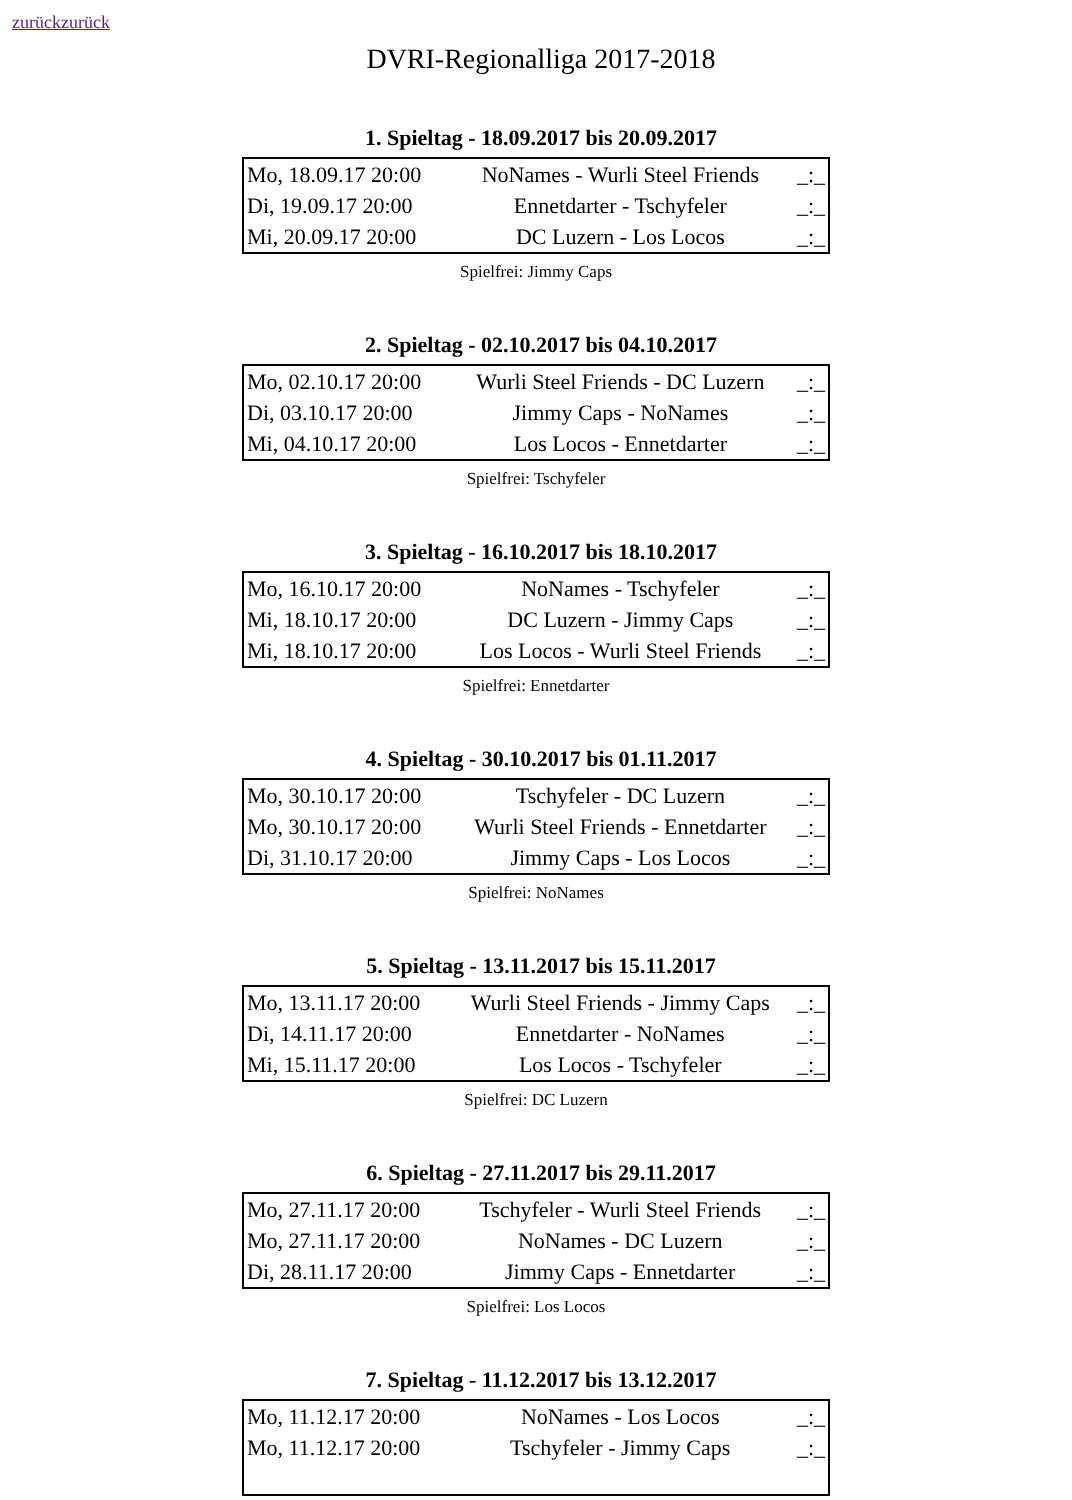zurückzurück
DVRI-Regionalliga 2017-2018
1. Spieltag - 18.09.2017 bis 20.09.2017
| Mo, 18.09.17 20:00 | NoNames - Wurli Steel Friends | _:_ |
| Di, 19.09.17 20:00 | Ennetdarter - Tschyfeler | _:_ |
| Mi, 20.09.17 20:00 | DC Luzern - Los Locos | _:_ |
Spielfrei: Jimmy Caps
2. Spieltag - 02.10.2017 bis 04.10.2017
| Mo, 02.10.17 20:00 | Wurli Steel Friends - DC Luzern | _:_ |
| Di, 03.10.17 20:00 | Jimmy Caps - NoNames | _:_ |
| Mi, 04.10.17 20:00 | Los Locos - Ennetdarter | _:_ |
Spielfrei: Tschyfeler
3. Spieltag - 16.10.2017 bis 18.10.2017
| Mo, 16.10.17 20:00 | NoNames - Tschyfeler | _:_ |
| Mi, 18.10.17 20:00 | DC Luzern - Jimmy Caps | _:_ |
| Mi, 18.10.17 20:00 | Los Locos - Wurli Steel Friends | _:_ |
Spielfrei: Ennetdarter
4. Spieltag - 30.10.2017 bis 01.11.2017
| Mo, 30.10.17 20:00 | Tschyfeler - DC Luzern | _:_ |
| Mo, 30.10.17 20:00 | Wurli Steel Friends - Ennetdarter | _:_ |
| Di, 31.10.17 20:00 | Jimmy Caps - Los Locos | _:_ |
Spielfrei: NoNames
5. Spieltag - 13.11.2017 bis 15.11.2017
| Mo, 13.11.17 20:00 | Wurli Steel Friends - Jimmy Caps | _:_ |
| Di, 14.11.17 20:00 | Ennetdarter - NoNames | _:_ |
| Mi, 15.11.17 20:00 | Los Locos - Tschyfeler | _:_ |
Spielfrei: DC Luzern
6. Spieltag - 27.11.2017 bis 29.11.2017
| Mo, 27.11.17 20:00 | Tschyfeler - Wurli Steel Friends | _:_ |
| Mo, 27.11.17 20:00 | NoNames - DC Luzern | _:_ |
| Di, 28.11.17 20:00 | Jimmy Caps - Ennetdarter | _:_ |
Spielfrei: Los Locos
7. Spieltag - 11.12.2017 bis 13.12.2017
| Mo, 11.12.17 20:00 | NoNames - Los Locos | _:_ |
| Mo, 11.12.17 20:00 | Tschyfeler - Jimmy Caps | _:_ |